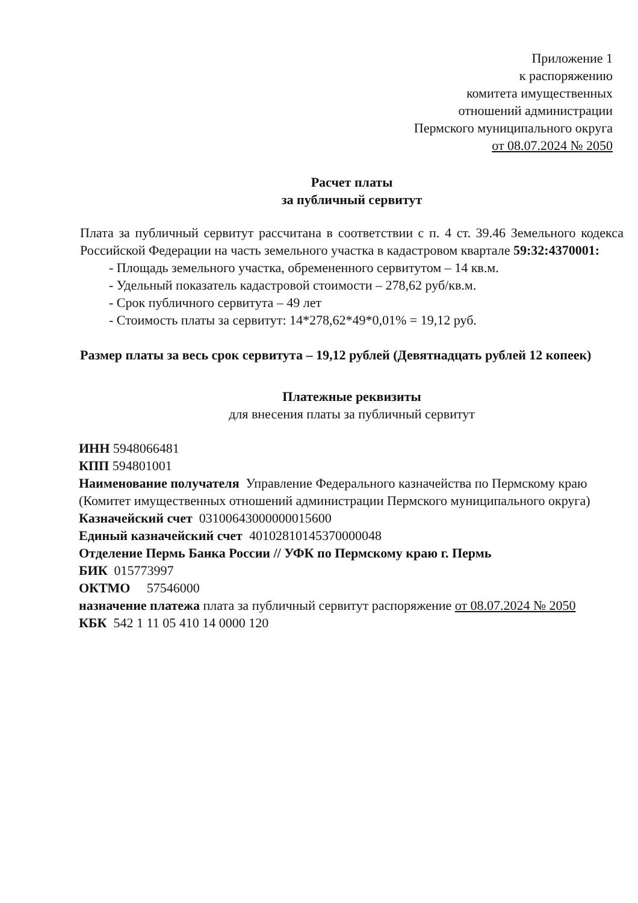Приложение 1
к распоряжению
комитета имущественных
отношений администрации
Пермского муниципального округа
от 08.07.2024 № 2050
Расчет платы
за публичный сервитут
Плата за публичный сервитут рассчитана в соответствии с п. 4 ст. 39.46 Земельного кодекса Российской Федерации на часть земельного участка в кадастровом квартале 59:32:4370001:
- Площадь земельного участка, обремененного сервитутом – 14 кв.м.
- Удельный показатель кадастровой стоимости – 278,62 руб/кв.м.
- Срок публичного сервитута – 49 лет
- Стоимость платы за сервитут: 14*278,62*49*0,01% = 19,12 руб.
Размер платы за весь срок сервитута – 19,12 рублей (Девятнадцать рублей 12 копеек)
Платежные реквизиты
для внесения платы за публичный сервитут
ИНН 5948066481
КПП 594801001
Наименование получателя Управление Федерального казначейства по Пермскому краю (Комитет имущественных отношений администрации Пермского муниципального округа)
Казначейский счет 03100643000000015600
Единый казначейский счет 40102810145370000048
Отделение Пермь Банка России // УФК по Пермскому краю г. Пермь
БИК 015773997
ОКТМО 57546000
назначение платежа плата за публичный сервитут распоряжение от 08.07.2024 № 2050
КБК 542 1 11 05 410 14 0000 120